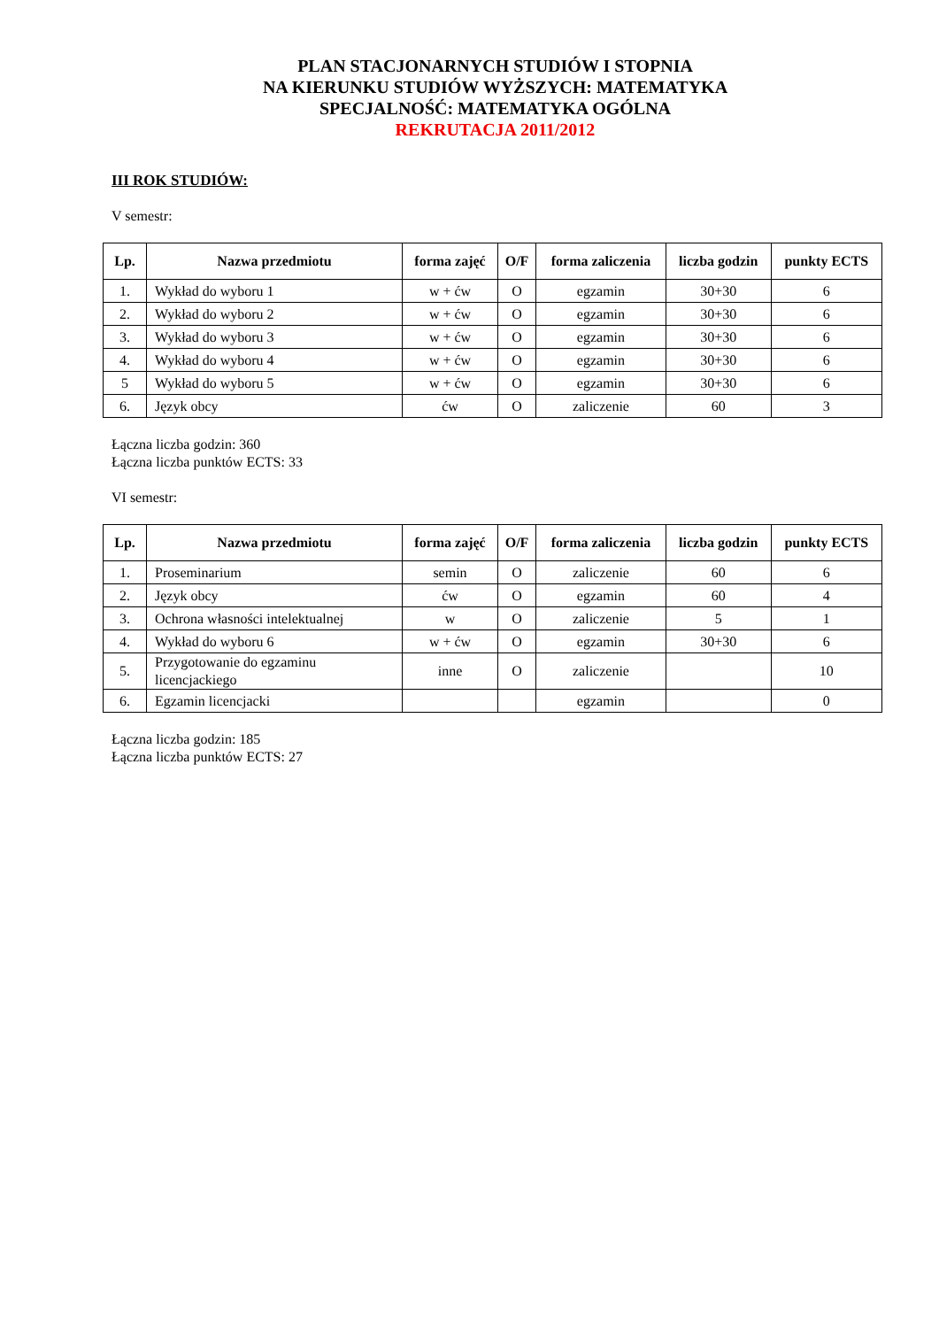PLAN STACJONARNYCH STUDIÓW I STOPNIA
NA KIERUNKU STUDIÓW WYŻSZYCH: MATEMATYKA
SPECJALNOŚĆ: MATEMATYKA OGÓLNA
REKRUTACJA 2011/2012
III ROK STUDIÓW:
V semestr:
| Lp. | Nazwa przedmiotu | forma zajęć | O/F | forma zaliczenia | liczba godzin | punkty ECTS |
| --- | --- | --- | --- | --- | --- | --- |
| 1. | Wykład do wyboru 1 | w + ćw | O | egzamin | 30+30 | 6 |
| 2. | Wykład do wyboru 2 | w + ćw | O | egzamin | 30+30 | 6 |
| 3. | Wykład do wyboru 3 | w + ćw | O | egzamin | 30+30 | 6 |
| 4. | Wykład do wyboru 4 | w + ćw | O | egzamin | 30+30 | 6 |
| 5 | Wykład do wyboru 5 | w + ćw | O | egzamin | 30+30 | 6 |
| 6. | Język obcy | ćw | O | zaliczenie | 60 | 3 |
Łączna liczba godzin: 360
Łączna liczba punktów ECTS: 33
VI semestr:
| Lp. | Nazwa przedmiotu | forma zajęć | O/F | forma zaliczenia | liczba godzin | punkty ECTS |
| --- | --- | --- | --- | --- | --- | --- |
| 1. | Proseminarium | semin | O | zaliczenie | 60 | 6 |
| 2. | Język obcy | ćw | O | egzamin | 60 | 4 |
| 3. | Ochrona własności intelektualnej | w | O | zaliczenie | 5 | 1 |
| 4. | Wykład do wyboru 6 | w + ćw | O | egzamin | 30+30 | 6 |
| 5. | Przygotowanie do egzaminu licencjackiego | inne | O | zaliczenie | | 10 |
| 6. | Egzamin licencjacki | | | egzamin | | 0 |
Łączna liczba godzin: 185
Łączna liczba punktów ECTS: 27